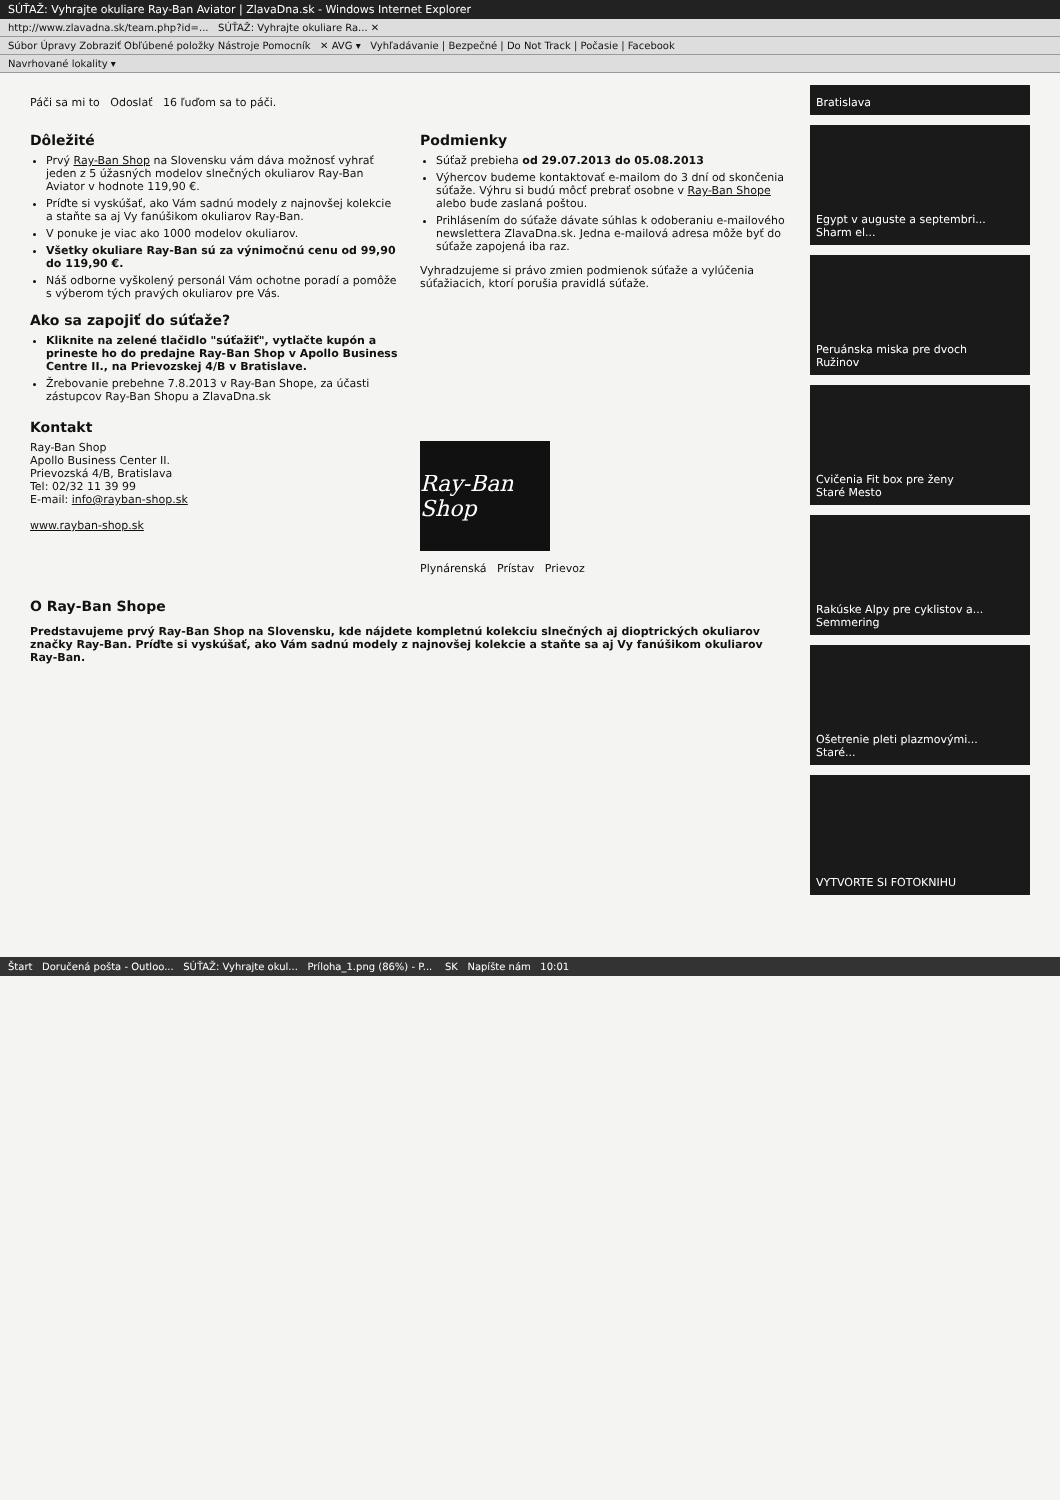SÚŤAŽ: Vyhrajte okuliare Ray-Ban Aviator | ZlavaDna.sk - Windows Internet Explorer
http://www.zlavadna.sk/team.php?id=... SÚŤAŽ: Vyhrajte okuliare Ra... ✕
Súbor Úpravy Zobraziť Obľúbené položky Nástroje Pomocník ✕ AVG ▾ Vyhľadávanie | Bezpečné | Do Not Track | Počasie | Facebook
Navrhované lokality ▾
Páči sa mi to Odoslať 16 ľuďom sa to páči.
Dôležité
Prvý Ray-Ban Shop na Slovensku vám dáva možnosť vyhrať jeden z 5 úžasných modelov slnečných okuliarov Ray-Ban Aviator v hodnote 119,90 €.
Príďte si vyskúšať, ako Vám sadnú modely z najnovšej kolekcie a staňte sa aj Vy fanúšikom okuliarov Ray-Ban.
V ponuke je viac ako 1000 modelov okuliarov.
Všetky okuliare Ray-Ban sú za výnimočnú cenu od 99,90 do 119,90 €.
Náš odborne vyškolený personál Vám ochotne poradí a pomôže s výberom tých pravých okuliarov pre Vás.
Ako sa zapojiť do súťaže?
Kliknite na zelené tlačidlo "súťažiť", vytlačte kupón a prineste ho do predajne Ray-Ban Shop v Apollo Business Centre II., na Prievozskej 4/B v Bratislave.
Žrebovanie prebehne 7.8.2013 v Ray-Ban Shope, za účasti zástupcov Ray-Ban Shopu a ZlavaDna.sk
Podmienky
Súťaž prebieha od 29.07.2013 do 05.08.2013
Výhercov budeme kontaktovať e-mailom do 3 dní od skončenia súťaže. Výhru si budú môcť prebrať osobne v Ray-Ban Shope alebo bude zaslaná poštou.
Prihlásením do súťaže dávate súhlas k odoberaniu e-mailového newslettera ZlavaDna.sk. Jedna e-mailová adresa môže byť do súťaže zapojená iba raz.
Vyhradzujeme si právo zmien podmienok súťaže a vylúčenia súťažiacich, ktorí porušia pravidlá súťaže.
Kontakt
Ray-Ban Shop
Apollo Business Center II.
Prievozská 4/B, Bratislava
Tel: 02/32 11 39 99
E-mail: info@rayban-shop.sk
www.rayban-shop.sk
Ray-Ban Shop
Plynárenská Prístav Prievoz
O Ray-Ban Shope
Predstavujeme prvý Ray-Ban Shop na Slovensku, kde nájdete kompletnú kolekciu slnečných aj dioptrických okuliarov značky Ray-Ban. Príďte si vyskúšať, ako Vám sadnú modely z najnovšej kolekcie a staňte sa aj Vy fanúšikom okuliarov Ray-Ban.
Bratislava
Egypt v auguste a septembri... Sharm el...
Peruánska miska pre dvoch
Ružinov
Cvičenia Fit box pre ženy
Staré Mesto
Rakúske Alpy pre cyklistov a...
Semmering
Ošetrenie pleti plazmovými...
Staré...
VYTVORTE SI FOTOKNIHU
Štart Doručená pošta - Outloo... SÚŤAŽ: Vyhrajte okul... Príloha_1.png (86%) - P... SK Napíšte nám 10:01